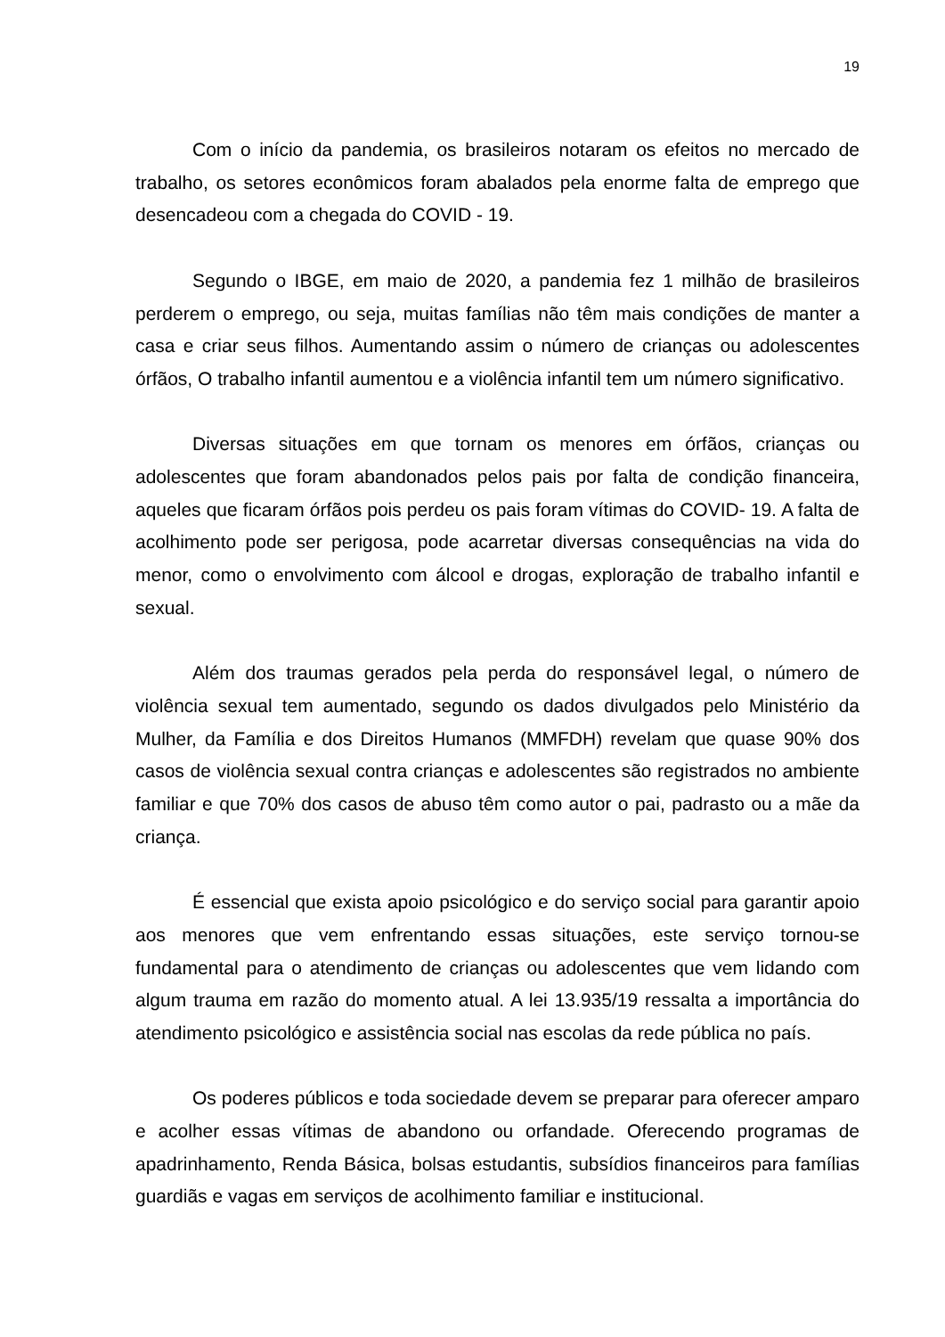19
Com o início da pandemia, os brasileiros notaram os efeitos no mercado de trabalho, os setores econômicos foram abalados pela enorme falta de emprego que desencadeou com a chegada do COVID - 19.
Segundo o IBGE, em maio de 2020, a pandemia fez 1 milhão de brasileiros perderem o emprego, ou seja, muitas famílias não têm mais condições de manter a casa e criar seus filhos. Aumentando assim o número de crianças ou adolescentes órfãos, O trabalho infantil aumentou e a violência infantil tem um número significativo.
Diversas situações em que tornam os menores em órfãos, crianças ou adolescentes que foram abandonados pelos pais por falta de condição financeira, aqueles que ficaram órfãos pois perdeu os pais foram vítimas do COVID- 19. A falta de acolhimento pode ser perigosa, pode acarretar diversas consequências na vida do menor, como o envolvimento com álcool e drogas, exploração de trabalho infantil e sexual.
Além dos traumas gerados pela perda do responsável legal, o número de violência sexual tem aumentado, segundo os dados divulgados pelo Ministério da Mulher, da Família e dos Direitos Humanos (MMFDH) revelam que quase 90% dos casos de violência sexual contra crianças e adolescentes são registrados no ambiente familiar e que 70% dos casos de abuso têm como autor o pai, padrasto ou a mãe da criança.
É essencial que exista apoio psicológico e do serviço social para garantir apoio aos menores que vem enfrentando essas situações, este serviço tornou-se fundamental para o atendimento de crianças ou adolescentes que vem lidando com algum trauma em razão do momento atual. A lei 13.935/19 ressalta a importância do atendimento psicológico e assistência social nas escolas da rede pública no país.
Os poderes públicos e toda sociedade devem se preparar para oferecer amparo e acolher essas vítimas de abandono ou orfandade. Oferecendo programas de apadrinhamento, Renda Básica, bolsas estudantis, subsídios financeiros para famílias guardiãs e vagas em serviços de acolhimento familiar e institucional.